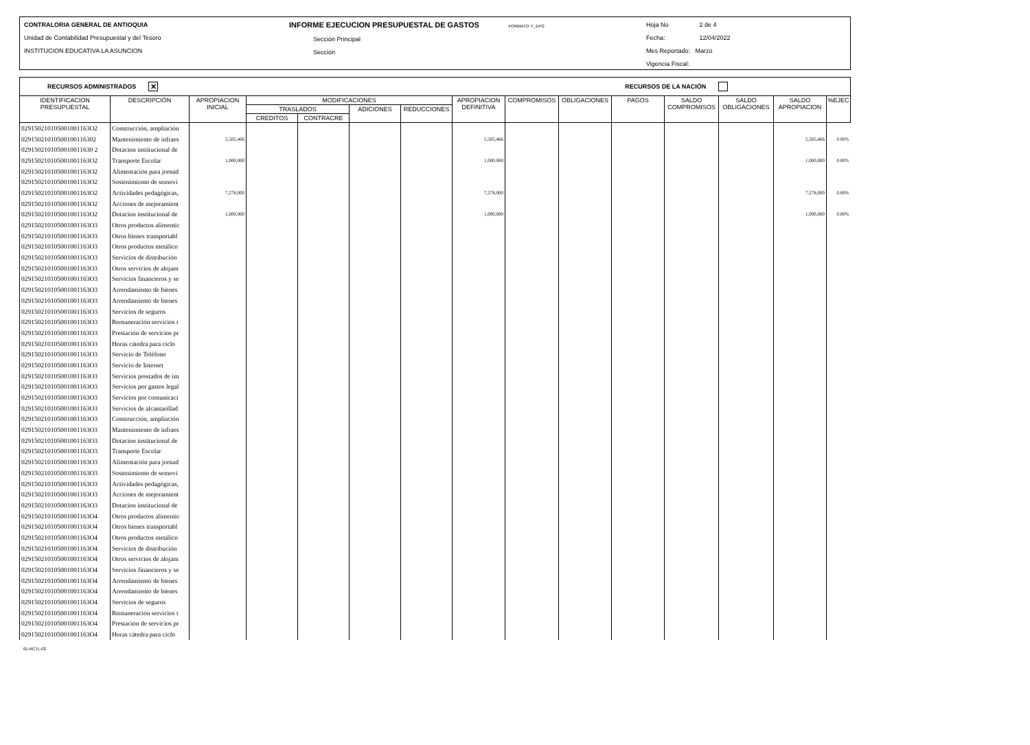CONTRALORIA GENERAL DE ANTIOQUIA
Unidad de Contabilidad Presupuestal y del Tesoro
INSTITUCION EDUCATIVA LA ASUNCION
INFORME EJECUCION PRESUPUESTAL DE GASTOS FORMATO: F_EPG
Sección Principal
Sección
Hoja No 2 de 4
Fecha: 12/04/2022
Mes Reportado: Marzo
Vigencia Fiscal:
RECURSOS ADMINISTRADOS ✕ RECURSOS DE LA NACIÓN
| IDENTIFICACION PRESUPUESTAL | DESCRIPCIÓN | APROPIACION INICIAL | MODIFICACIONES | | | | APROPIACION DEFINITIVA | COMPROMISOS | OBLIGACIONES | PAGOS | SALDO COMPROMISOS | SALDO OBLIGACIONES | SALDO APROPIACION | %EJEC |
| --- | --- | --- | --- | --- | --- | --- | --- | --- | --- | --- | --- | --- | --- | --- |
| | | | TRASLADOS | | ADICIONES | REDUCCIONES | | | | | | | | |
| | | | CREDITOS | CONTRACRE | | | | | | | | | | |
| 029150210105001001163O2 | Construcción, ampliación | | | | | | | | | | | | | |
| 02915021010500100116302 | Mantenimiento de infraes | 5,505,466 | | | | | 5,505,466 | | | | | | 5,505,466 | 0.00% |
| 0291502101050010011630 2 | Dotacion institucional de | | | | | | | | | | | | | |
| 029150210105001001163O2 | Transporte Escolar | 1,000,000 | | | | | 1,000,000 | | | | | | 1,000,000 | 0.00% |
| 029150210105001001163O2 | Alimentación para jornad | | | | | | | | | | | | | |
| 029150210105001001163O2 | Sostenimiento de semovi | | | | | | | | | | | | | |
| 029150210105001001163O2 | Actividades pedagógicas, | 7,278,000 | | | | | 7,278,000 | | | | | | 7,278,000 | 0.00% |
| 029150210105001001163O2 | Acciones de mejoramient | | | | | | | | | | | | | |
| 029150210105001001163O2 | Dotacion institucional de | 1,000,000 | | | | | 1,000,000 | | | | | | 1,000,000 | 0.00% |
| 029150210105001001163O3 | Otros productos alimentic | | | | | | | | | | | | | |
| 029150210105001001163O3 | Otros bienes transportabl | | | | | | | | | | | | | |
| 029150210105001001163O3 | Otros productos metálico | | | | | | | | | | | | | |
| 029150210105001001163O3 | Servicios de distribución | | | | | | | | | | | | | |
| 029150210105001001163O3 | Otros servicios de alojam | | | | | | | | | | | | | |
| 029150210105001001163O3 | Servicios financieros y se | | | | | | | | | | | | | |
| 029150210105001001163O3 | Arrendamiento de bienes | | | | | | | | | | | | | |
| 029150210105001001163O3 | Arrendamiento de bienes | | | | | | | | | | | | | |
| 029150210105001001163O3 | Servicios de seguros | | | | | | | | | | | | | |
| 029150210105001001163O3 | Remuneración servicios t | | | | | | | | | | | | | |
| 029150210105001001163O3 | Prestación de servicios pr | | | | | | | | | | | | | |
| 029150210105001001163O3 | Horas cátedra para ciclo | | | | | | | | | | | | | |
| 029150210105001001163O3 | Servicio de Teléfono | | | | | | | | | | | | | |
| 029150210105001001163O3 | Servicio de Internet | | | | | | | | | | | | | |
| 029150210105001001163O3 | Servicios prestados de im | | | | | | | | | | | | | |
| 029150210105001001163O3 | Servicios por gastos legal | | | | | | | | | | | | | |
| 029150210105001001163O3 | Servicios por comunicaci | | | | | | | | | | | | | |
| 029150210105001001163O3 | Servicios de alcantarillad | | | | | | | | | | | | | |
| 029150210105001001163O3 | Construcción, ampliación | | | | | | | | | | | | | |
| 029150210105001001163O3 | Mantenimiento de infraes | | | | | | | | | | | | | |
| 029150210105001001163O3 | Dotacion institucional de | | | | | | | | | | | | | |
| 029150210105001001163O3 | Transporte Escolar | | | | | | | | | | | | | |
| 029150210105001001163O3 | Alimentación para jornad | | | | | | | | | | | | | |
| 029150210105001001163O3 | Sostenimiento de semovi | | | | | | | | | | | | | |
| 029150210105001001163O3 | Actividades pedagógicas, | | | | | | | | | | | | | |
| 029150210105001001163O3 | Acciones de mejoramient | | | | | | | | | | | | | |
| 029150210105001001163O3 | Dotacion institucional de | | | | | | | | | | | | | |
| 029150210105001001163O4 | Otros productos alimentic | | | | | | | | | | | | | |
| 029150210105001001163O4 | Otros bienes transportabl | | | | | | | | | | | | | |
| 029150210105001001163O4 | Otros productos metálico | | | | | | | | | | | | | |
| 029150210105001001163O4 | Servicios de distribución | | | | | | | | | | | | | |
| 029150210105001001163O4 | Otros servicios de alojam | | | | | | | | | | | | | |
| 029150210105001001163O4 | Servicios financieros y se | | | | | | | | | | | | | |
| 029150210105001001163O4 | Arrendamiento de bienes | | | | | | | | | | | | | |
| 029150210105001001163O4 | Arrendamiento de bienes | | | | | | | | | | | | | |
| 029150210105001001163O4 | Servicios de seguros | | | | | | | | | | | | | |
| 029150210105001001163O4 | Remuneración servicios t | | | | | | | | | | | | | |
| 029150210105001001163O4 | Prestación de servicios pr | | | | | | | | | | | | | |
| 029150210105001001163O4 | Horas cátedra para ciclo | | | | | | | | | | | | | |
01-RCTL-02